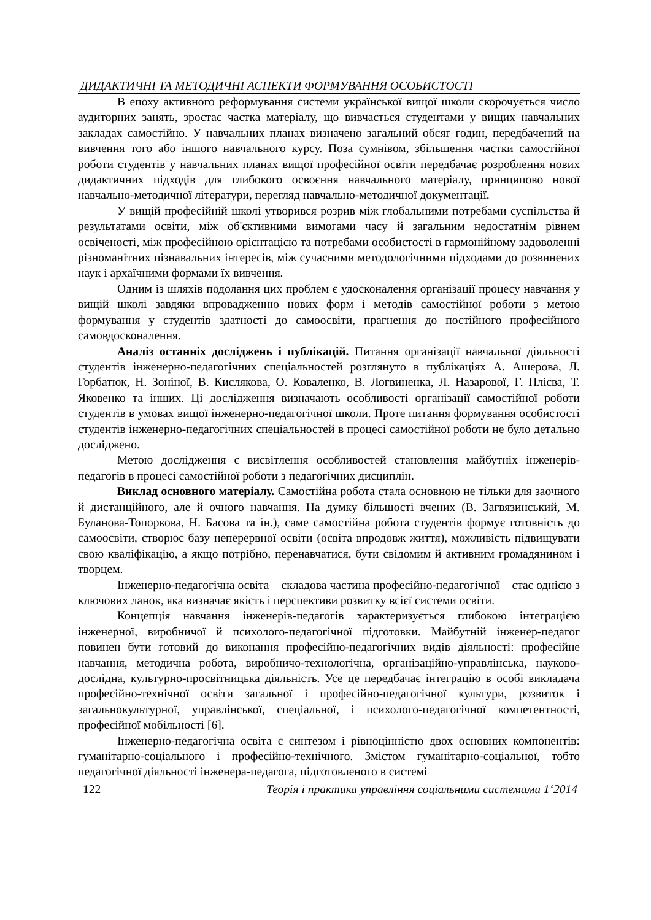ДИДАКТИЧНІ ТА МЕТОДИЧНІ АСПЕКТИ ФОРМУВАННЯ ОСОБИСТОСТІ
В епоху активного реформування системи української вищої школи скорочується число аудиторних занять, зростає частка матеріалу, що вивчається студентами у вищих навчальних закладах самостійно. У навчальних планах визначено загальний обсяг годин, передбачений на вивчення того або іншого навчального курсу. Поза сумнівом, збільшення частки самостійної роботи студентів у навчальних планах вищої професійної освіти передбачає розроблення нових дидактичних підходів для глибокого освоєння навчального матеріалу, принципово нової навчально-методичної літератури, перегляд навчально-методичної документації.
У вищій професійній школі утворився розрив між глобальними потребами суспільства й результатами освіти, між об'єктивними вимогами часу й загальним недостатнім рівнем освіченості, між професійною орієнтацією та потребами особистості в гармонійному задоволенні різноманітних пізнавальних інтересів, між сучасними методологічними підходами до розвинених наук і архаїчними формами їх вивчення.
Одним із шляхів подолання цих проблем є удосконалення організації процесу навчання у вищій школі завдяки впровадженню нових форм і методів самостійної роботи з метою формування у студентів здатності до самоосвіти, прагнення до постійного професійного самовдосконалення.
Аналіз останніх досліджень і публікацій. Питання організації навчальної діяльності студентів інженерно-педагогічних спеціальностей розглянуто в публікаціях А. Ашерова, Л. Горбатюк, Н. Зоніної, В. Кислякова, О. Коваленко, В. Логвиненка, Л. Назарової, Г. Плієва, Т. Яковенко та інших. Ці дослідження визначають особливості організації самостійної роботи студентів в умовах вищої інженерно-педагогічної школи. Проте питання формування особистості студентів інженерно-педагогічних спеціальностей в процесі самостійної роботи не було детально досліджено.
Метою дослідження є висвітлення особливостей становлення майбутніх інженерів-педагогів в процесі самостійної роботи з педагогічних дисциплін.
Виклад основного матеріалу. Самостійна робота стала основною не тільки для заочного й дистанційного, але й очного навчання. На думку більшості вчених (В. Загвязинський, М. Буланова-Топоркова, Н. Басова та ін.), саме самостійна робота студентів формує готовність до самоосвіти, створює базу неперервної освіти (освіта впродовж життя), можливість підвищувати свою кваліфікацію, а якщо потрібно, перенавчатися, бути свідомим й активним громадянином і творцем.
Інженерно-педагогічна освіта – складова частина професійно-педагогічної – стає однією з ключових ланок, яка визначає якість і перспективи розвитку всієї системи освіти.
Концепція навчання інженерів-педагогів характеризується глибокою інтеграцією інженерної, виробничої й психолого-педагогічної підготовки. Майбутній інженер-педагог повинен бути готовий до виконання професійно-педагогічних видів діяльності: професійне навчання, методична робота, виробничо-технологічна, організаційно-управлінська, науково-дослідна, культурно-просвітницька діяльність. Усе це передбачає інтеграцію в особі викладача професійно-технічної освіти загальної і професійно-педагогічної культури, розвиток і загальнокультурної, управлінської, спеціальної, і психолого-педагогічної компетентності, професійної мобільності [6].
Інженерно-педагогічна освіта є синтезом і рівноцінністю двох основних компонентів: гуманітарно-соціального і професійно-технічного. Змістом гуманітарно-соціальної, тобто педагогічної діяльності інженера-педагога, підготовленого в системі
122 Теорія і практика управління соціальними системами 1‘2014